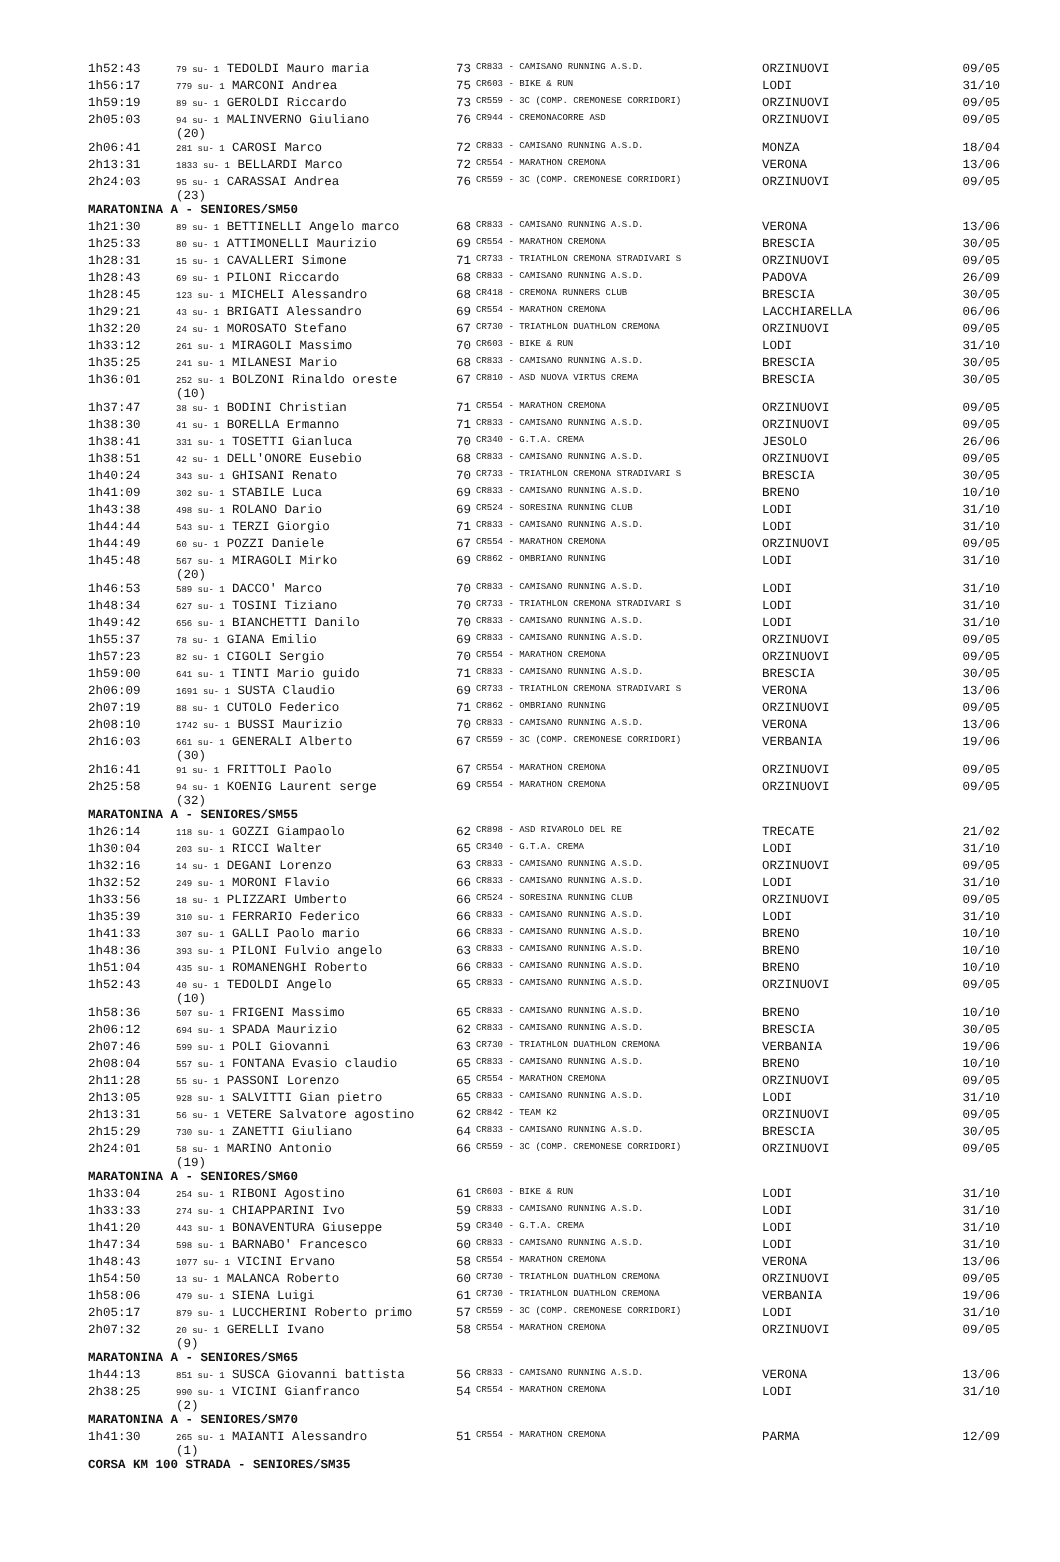| 1h52:43 | 79 su- 1 TEDOLDI Mauro maria | 73 | CR833 - CAMISANO RUNNING A.S.D. | ORZINUOVI | 09/05 |
| 1h56:17 | 779 su- 1 MARCONI Andrea | 75 | CR603 - BIKE & RUN | LODI | 31/10 |
| 1h59:19 | 89 su- 1 GEROLDI Riccardo | 73 | CR559 - 3C (COMP. CREMONESE CORRIDORI) | ORZINUOVI | 09/05 |
| 2h05:03 | 94 su- 1 MALINVERNO Giuliano (20) | 76 | CR944 - CREMONACORRE ASD | ORZINUOVI | 09/05 |
| 2h06:41 | 281 su- 1 CAROSI Marco | 72 | CR833 - CAMISANO RUNNING A.S.D. | MONZA | 18/04 |
| 2h13:31 | 1833 su- 1 BELLARDI Marco | 72 | CR554 - MARATHON CREMONA | VERONA | 13/06 |
| 2h24:03 | 95 su- 1 CARASSAI Andrea (23) | 76 | CR559 - 3C (COMP. CREMONESE CORRIDORI) | ORZINUOVI | 09/05 |
| MARATONINA A - SENIORES/SM50 | | | | | |
| 1h21:30 | 89 su- 1 BETTINELLI Angelo marco | 68 | CR833 - CAMISANO RUNNING A.S.D. | VERONA | 13/06 |
| 1h25:33 | 80 su- 1 ATTIMONELLI Maurizio | 69 | CR554 - MARATHON CREMONA | BRESCIA | 30/05 |
| 1h28:31 | 15 su- 1 CAVALLERI Simone | 71 | CR733 - TRIATHLON CREMONA STRADIVARI S | ORZINUOVI | 09/05 |
| 1h28:43 | 69 su- 1 PILONI Riccardo | 68 | CR833 - CAMISANO RUNNING A.S.D. | PADOVA | 26/09 |
| 1h28:45 | 123 su- 1 MICHELI Alessandro | 68 | CR418 - CREMONA RUNNERS CLUB | BRESCIA | 30/05 |
| 1h29:21 | 43 su- 1 BRIGATI Alessandro | 69 | CR554 - MARATHON CREMONA | LACCHIARELLA | 06/06 |
| 1h32:20 | 24 su- 1 MOROSATO Stefano | 67 | CR730 - TRIATHLON DUATHLON CREMONA | ORZINUOVI | 09/05 |
| 1h33:12 | 261 su- 1 MIRAGOLI Massimo | 70 | CR603 - BIKE & RUN | LODI | 31/10 |
| 1h35:25 | 241 su- 1 MILANESI Mario | 68 | CR833 - CAMISANO RUNNING A.S.D. | BRESCIA | 30/05 |
| 1h36:01 | 252 su- 1 BOLZONI Rinaldo oreste (10) | 67 | CR810 - ASD NUOVA VIRTUS CREMA | BRESCIA | 30/05 |
| 1h37:47 | 38 su- 1 BODINI Christian | 71 | CR554 - MARATHON CREMONA | ORZINUOVI | 09/05 |
| 1h38:30 | 41 su- 1 BORELLA Ermanno | 71 | CR833 - CAMISANO RUNNING A.S.D. | ORZINUOVI | 09/05 |
| 1h38:41 | 331 su- 1 TOSETTI Gianluca | 70 | CR340 - G.T.A. CREMA | JESOLO | 26/06 |
| 1h38:51 | 42 su- 1 DELL'ONORE Eusebio | 68 | CR833 - CAMISANO RUNNING A.S.D. | ORZINUOVI | 09/05 |
| 1h40:24 | 343 su- 1 GHISANI Renato | 70 | CR733 - TRIATHLON CREMONA STRADIVARI S | BRESCIA | 30/05 |
| 1h41:09 | 302 su- 1 STABILE Luca | 69 | CR833 - CAMISANO RUNNING A.S.D. | BRENO | 10/10 |
| 1h43:38 | 498 su- 1 ROLANO Dario | 69 | CR524 - SORESINA RUNNING CLUB | LODI | 31/10 |
| 1h44:44 | 543 su- 1 TERZI Giorgio | 71 | CR833 - CAMISANO RUNNING A.S.D. | LODI | 31/10 |
| 1h44:49 | 60 su- 1 POZZI Daniele | 67 | CR554 - MARATHON CREMONA | ORZINUOVI | 09/05 |
| 1h45:48 | 567 su- 1 MIRAGOLI Mirko (20) | 69 | CR862 - OMBRIANO RUNNING | LODI | 31/10 |
| 1h46:53 | 589 su- 1 DACCO' Marco | 70 | CR833 - CAMISANO RUNNING A.S.D. | LODI | 31/10 |
| 1h48:34 | 627 su- 1 TOSINI Tiziano | 70 | CR733 - TRIATHLON CREMONA STRADIVARI S | LODI | 31/10 |
| 1h49:42 | 656 su- 1 BIANCHETTI Danilo | 70 | CR833 - CAMISANO RUNNING A.S.D. | LODI | 31/10 |
| 1h55:37 | 78 su- 1 GIANA Emilio | 69 | CR833 - CAMISANO RUNNING A.S.D. | ORZINUOVI | 09/05 |
| 1h57:23 | 82 su- 1 CIGOLI Sergio | 70 | CR554 - MARATHON CREMONA | ORZINUOVI | 09/05 |
| 1h59:00 | 641 su- 1 TINTI Mario guido | 71 | CR833 - CAMISANO RUNNING A.S.D. | BRESCIA | 30/05 |
| 2h06:09 | 1691 su- 1 SUSTA Claudio | 69 | CR733 - TRIATHLON CREMONA STRADIVARI S | VERONA | 13/06 |
| 2h07:19 | 88 su- 1 CUTOLO Federico | 71 | CR862 - OMBRIANO RUNNING | ORZINUOVI | 09/05 |
| 2h08:10 | 1742 su- 1 BUSSI Maurizio | 70 | CR833 - CAMISANO RUNNING A.S.D. | VERONA | 13/06 |
| 2h16:03 | 661 su- 1 GENERALI Alberto (30) | 67 | CR559 - 3C (COMP. CREMONESE CORRIDORI) | VERBANIA | 19/06 |
| 2h16:41 | 91 su- 1 FRITTOLI Paolo | 67 | CR554 - MARATHON CREMONA | ORZINUOVI | 09/05 |
| 2h25:58 | 94 su- 1 KOENIG Laurent serge (32) | 69 | CR554 - MARATHON CREMONA | ORZINUOVI | 09/05 |
| MARATONINA A - SENIORES/SM55 | | | | | |
| 1h26:14 | 118 su- 1 GOZZI Giampaolo | 62 | CR898 - ASD RIVAROLO DEL RE | TRECATE | 21/02 |
| 1h30:04 | 203 su- 1 RICCI Walter | 65 | CR340 - G.T.A. CREMA | LODI | 31/10 |
| 1h32:16 | 14 su- 1 DEGANI Lorenzo | 63 | CR833 - CAMISANO RUNNING A.S.D. | ORZINUOVI | 09/05 |
| 1h32:52 | 249 su- 1 MORONI Flavio | 66 | CR833 - CAMISANO RUNNING A.S.D. | LODI | 31/10 |
| 1h33:56 | 18 su- 1 PLIZZARI Umberto | 66 | CR524 - SORESINA RUNNING CLUB | ORZINUOVI | 09/05 |
| 1h35:39 | 310 su- 1 FERRARIO Federico | 66 | CR833 - CAMISANO RUNNING A.S.D. | LODI | 31/10 |
| 1h41:33 | 307 su- 1 GALLI Paolo mario | 66 | CR833 - CAMISANO RUNNING A.S.D. | BRENO | 10/10 |
| 1h48:36 | 393 su- 1 PILONI Fulvio angelo | 63 | CR833 - CAMISANO RUNNING A.S.D. | BRENO | 10/10 |
| 1h51:04 | 435 su- 1 ROMANENGHI Roberto | 66 | CR833 - CAMISANO RUNNING A.S.D. | BRENO | 10/10 |
| 1h52:43 | 40 su- 1 TEDOLDI Angelo (10) | 65 | CR833 - CAMISANO RUNNING A.S.D. | ORZINUOVI | 09/05 |
| 1h58:36 | 507 su- 1 FRIGENI Massimo | 65 | CR833 - CAMISANO RUNNING A.S.D. | BRENO | 10/10 |
| 2h06:12 | 694 su- 1 SPADA Maurizio | 62 | CR833 - CAMISANO RUNNING A.S.D. | BRESCIA | 30/05 |
| 2h07:46 | 599 su- 1 POLI Giovanni | 63 | CR730 - TRIATHLON DUATHLON CREMONA | VERBANIA | 19/06 |
| 2h08:04 | 557 su- 1 FONTANA Evasio claudio | 65 | CR833 - CAMISANO RUNNING A.S.D. | BRENO | 10/10 |
| 2h11:28 | 55 su- 1 PASSONI Lorenzo | 65 | CR554 - MARATHON CREMONA | ORZINUOVI | 09/05 |
| 2h13:05 | 928 su- 1 SALVITTI Gian pietro | 65 | CR833 - CAMISANO RUNNING A.S.D. | LODI | 31/10 |
| 2h13:31 | 56 su- 1 VETERE Salvatore agostino | 62 | CR842 - TEAM K2 | ORZINUOVI | 09/05 |
| 2h15:29 | 730 su- 1 ZANETTI Giuliano | 64 | CR833 - CAMISANO RUNNING A.S.D. | BRESCIA | 30/05 |
| 2h24:01 | 58 su- 1 MARINO Antonio (19) | 66 | CR559 - 3C (COMP. CREMONESE CORRIDORI) | ORZINUOVI | 09/05 |
| MARATONINA A - SENIORES/SM60 | | | | | |
| 1h33:04 | 254 su- 1 RIBONI Agostino | 61 | CR603 - BIKE & RUN | LODI | 31/10 |
| 1h33:33 | 274 su- 1 CHIAPPARINI Ivo | 59 | CR833 - CAMISANO RUNNING A.S.D. | LODI | 31/10 |
| 1h41:20 | 443 su- 1 BONAVENTURA Giuseppe | 59 | CR340 - G.T.A. CREMA | LODI | 31/10 |
| 1h47:34 | 598 su- 1 BARNABO' Francesco | 60 | CR833 - CAMISANO RUNNING A.S.D. | LODI | 31/10 |
| 1h48:43 | 1077 su- 1 VICINI Ervano | 58 | CR554 - MARATHON CREMONA | VERONA | 13/06 |
| 1h54:50 | 13 su- 1 MALANCA Roberto | 60 | CR730 - TRIATHLON DUATHLON CREMONA | ORZINUOVI | 09/05 |
| 1h58:06 | 479 su- 1 SIENA Luigi | 61 | CR730 - TRIATHLON DUATHLON CREMONA | VERBANIA | 19/06 |
| 2h05:17 | 879 su- 1 LUCCHERINI Roberto primo | 57 | CR559 - 3C (COMP. CREMONESE CORRIDORI) | LODI | 31/10 |
| 2h07:32 | 20 su- 1 GERELLI Ivano (9) | 58 | CR554 - MARATHON CREMONA | ORZINUOVI | 09/05 |
| MARATONINA A - SENIORES/SM65 | | | | | |
| 1h44:13 | 851 su- 1 SUSCA Giovanni battista | 56 | CR833 - CAMISANO RUNNING A.S.D. | VERONA | 13/06 |
| 2h38:25 | 990 su- 1 VICINI Gianfranco (2) | 54 | CR554 - MARATHON CREMONA | LODI | 31/10 |
| MARATONINA A - SENIORES/SM70 | | | | | |
| 1h41:30 | 265 su- 1 MAIANTI Alessandro (1) | 51 | CR554 - MARATHON CREMONA | PARMA | 12/09 |
| CORSA KM 100 STRADA - SENIORES/SM35 | | | | | |